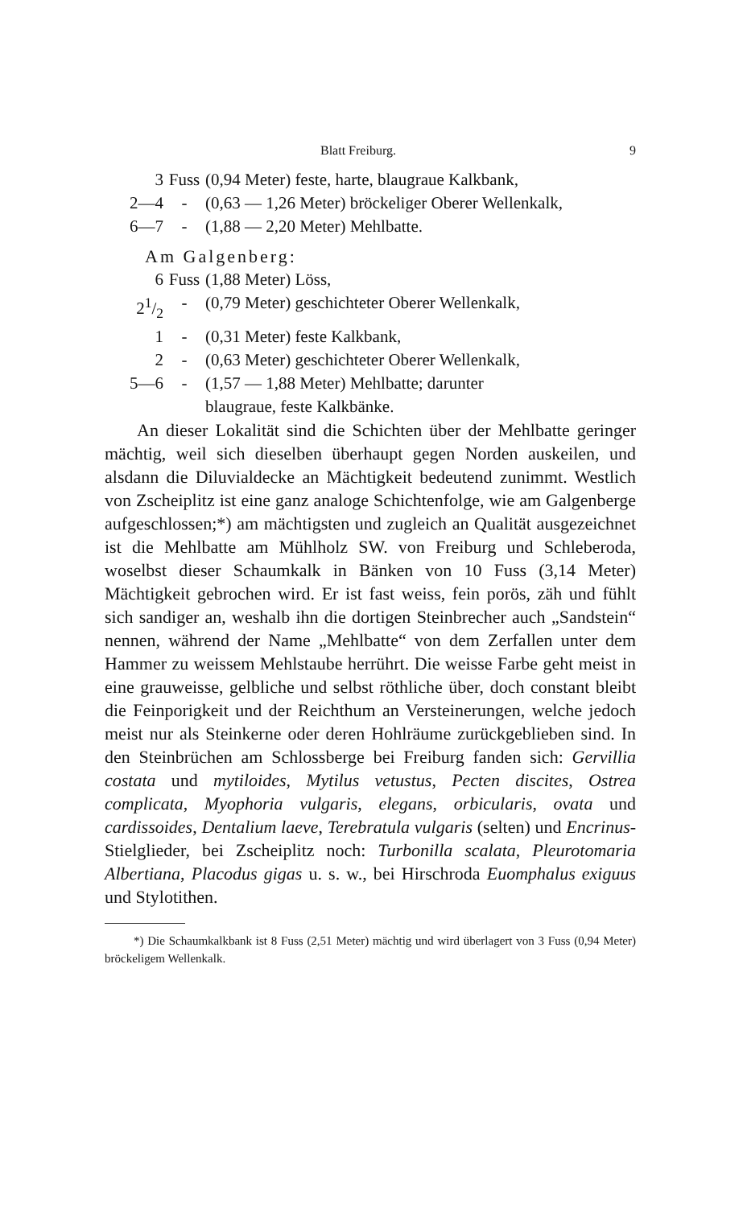Blatt Freiburg. 9
| 3 | Fuss | (0,94 Meter) feste, harte, blaugraue Kalkbank, |
| 2—4 | - | (0,63 — 1,26 Meter) bröckeliger Oberer Wellenkalk, |
| 6—7 | - | (1,88 — 2,20 Meter) Mehlbatte. |
Am Galgenberg:
| 6 | Fuss | (1,88 Meter) Löss, |
| 21/2 | - | (0,79 Meter) geschichteter Oberer Wellenkalk, |
| 1 | - | (0,31 Meter) feste Kalkbank, |
| 2 | - | (0,63 Meter) geschichteter Oberer Wellenkalk, |
| 5—6 | - | (1,57 — 1,88 Meter) Mehlbatte; darunter blaugraue, feste Kalkbänke. |
An dieser Lokalität sind die Schichten über der Mehlbatte geringer mächtig, weil sich dieselben überhaupt gegen Norden auskeilen, und alsdann die Diluvialdecke an Mächtigkeit bedeutend zunimmt. Westlich von Zscheiplitz ist eine ganz analoge Schichtenfolge, wie am Galgenberge aufgeschlossen;*) am mächtigsten und zugleich an Qualität ausgezeichnet ist die Mehlbatte am Mühlholz SW. von Freiburg und Schleberoda, woselbst dieser Schaumkalk in Bänken von 10 Fuss (3,14 Meter) Mächtigkeit gebrochen wird. Er ist fast weiss, fein porös, zäh und fühlt sich sandiger an, weshalb ihn die dortigen Steinbrecher auch „Sandstein“ nennen, während der Name „Mehlbatte“ von dem Zerfallen unter dem Hammer zu weissem Mehlstaube herrührt. Die weisse Farbe geht meist in eine grauweisse, gelbliche und selbst röthliche über, doch constant bleibt die Feinporigkeit und der Reichthum an Versteinerungen, welche jedoch meist nur als Steinkerne oder deren Hohlräume zurückgeblieben sind. In den Steinbrüchen am Schlossberge bei Freiburg fanden sich: Gervillia costata und mytiloides, Mytilus vetustus, Pecten discites, Ostrea complicata, Myophoria vulgaris, elegans, orbicularis, ovata und cardissoides, Dentalium laeve, Terebratula vulgaris (selten) und Encrinus-Stielglieder, bei Zscheiplitz noch: Turbonilla scalata, Pleurotomaria Albertiana, Placodus gigas u. s. w., bei Hirschroda Euomphalus exiguus und Stylotithen.
*) Die Schaumkalkbank ist 8 Fuss (2,51 Meter) mächtig und wird überlagert von 3 Fuss (0,94 Meter) bröckeligem Wellenkalk.